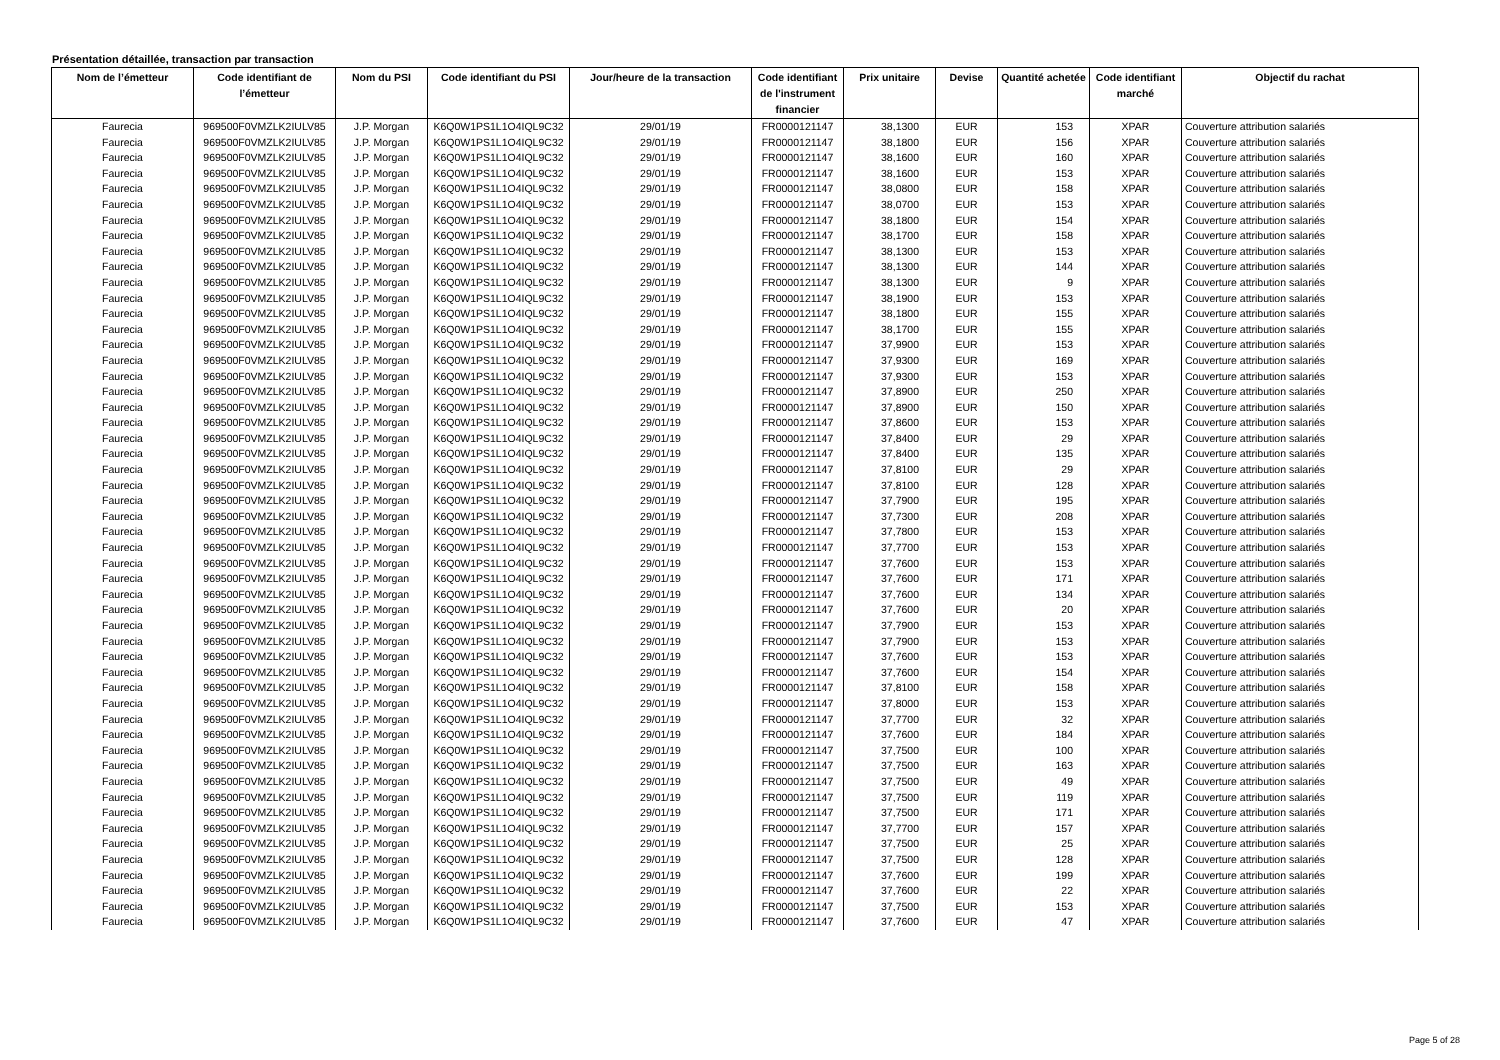Présentation détaillée, transaction par transaction
| Nom de l’émetteur | Code identifiant de l’émetteur | Nom du PSI | Code identifiant du PSI | Jour/heure de la transaction | Code identifiant de l'instrument financier | Prix unitaire | Devise | Quantité achetée | Code identifiant marché | Objectif du rachat |
| --- | --- | --- | --- | --- | --- | --- | --- | --- | --- | --- |
| Faurecia | 969500F0VMZLK2IULV85 | J.P. Morgan | K6Q0W1PS1L1O4IQL9C32 | 29/01/19 | FR0000121147 | 38,1300 | EUR | 153 | XPAR | Couverture attribution salariés |
| Faurecia | 969500F0VMZLK2IULV85 | J.P. Morgan | K6Q0W1PS1L1O4IQL9C32 | 29/01/19 | FR0000121147 | 38,1800 | EUR | 156 | XPAR | Couverture attribution salariés |
| Faurecia | 969500F0VMZLK2IULV85 | J.P. Morgan | K6Q0W1PS1L1O4IQL9C32 | 29/01/19 | FR0000121147 | 38,1600 | EUR | 160 | XPAR | Couverture attribution salariés |
| Faurecia | 969500F0VMZLK2IULV85 | J.P. Morgan | K6Q0W1PS1L1O4IQL9C32 | 29/01/19 | FR0000121147 | 38,1600 | EUR | 153 | XPAR | Couverture attribution salariés |
| Faurecia | 969500F0VMZLK2IULV85 | J.P. Morgan | K6Q0W1PS1L1O4IQL9C32 | 29/01/19 | FR0000121147 | 38,0800 | EUR | 158 | XPAR | Couverture attribution salariés |
| Faurecia | 969500F0VMZLK2IULV85 | J.P. Morgan | K6Q0W1PS1L1O4IQL9C32 | 29/01/19 | FR0000121147 | 38,0700 | EUR | 153 | XPAR | Couverture attribution salariés |
| Faurecia | 969500F0VMZLK2IULV85 | J.P. Morgan | K6Q0W1PS1L1O4IQL9C32 | 29/01/19 | FR0000121147 | 38,1800 | EUR | 154 | XPAR | Couverture attribution salariés |
| Faurecia | 969500F0VMZLK2IULV85 | J.P. Morgan | K6Q0W1PS1L1O4IQL9C32 | 29/01/19 | FR0000121147 | 38,1700 | EUR | 158 | XPAR | Couverture attribution salariés |
| Faurecia | 969500F0VMZLK2IULV85 | J.P. Morgan | K6Q0W1PS1L1O4IQL9C32 | 29/01/19 | FR0000121147 | 38,1300 | EUR | 153 | XPAR | Couverture attribution salariés |
| Faurecia | 969500F0VMZLK2IULV85 | J.P. Morgan | K6Q0W1PS1L1O4IQL9C32 | 29/01/19 | FR0000121147 | 38,1300 | EUR | 144 | XPAR | Couverture attribution salariés |
| Faurecia | 969500F0VMZLK2IULV85 | J.P. Morgan | K6Q0W1PS1L1O4IQL9C32 | 29/01/19 | FR0000121147 | 38,1300 | EUR | 9 | XPAR | Couverture attribution salariés |
| Faurecia | 969500F0VMZLK2IULV85 | J.P. Morgan | K6Q0W1PS1L1O4IQL9C32 | 29/01/19 | FR0000121147 | 38,1900 | EUR | 153 | XPAR | Couverture attribution salariés |
| Faurecia | 969500F0VMZLK2IULV85 | J.P. Morgan | K6Q0W1PS1L1O4IQL9C32 | 29/01/19 | FR0000121147 | 38,1800 | EUR | 155 | XPAR | Couverture attribution salariés |
| Faurecia | 969500F0VMZLK2IULV85 | J.P. Morgan | K6Q0W1PS1L1O4IQL9C32 | 29/01/19 | FR0000121147 | 38,1700 | EUR | 155 | XPAR | Couverture attribution salariés |
| Faurecia | 969500F0VMZLK2IULV85 | J.P. Morgan | K6Q0W1PS1L1O4IQL9C32 | 29/01/19 | FR0000121147 | 37,9900 | EUR | 153 | XPAR | Couverture attribution salariés |
| Faurecia | 969500F0VMZLK2IULV85 | J.P. Morgan | K6Q0W1PS1L1O4IQL9C32 | 29/01/19 | FR0000121147 | 37,9300 | EUR | 169 | XPAR | Couverture attribution salariés |
| Faurecia | 969500F0VMZLK2IULV85 | J.P. Morgan | K6Q0W1PS1L1O4IQL9C32 | 29/01/19 | FR0000121147 | 37,9300 | EUR | 153 | XPAR | Couverture attribution salariés |
| Faurecia | 969500F0VMZLK2IULV85 | J.P. Morgan | K6Q0W1PS1L1O4IQL9C32 | 29/01/19 | FR0000121147 | 37,8900 | EUR | 250 | XPAR | Couverture attribution salariés |
| Faurecia | 969500F0VMZLK2IULV85 | J.P. Morgan | K6Q0W1PS1L1O4IQL9C32 | 29/01/19 | FR0000121147 | 37,8900 | EUR | 150 | XPAR | Couverture attribution salariés |
| Faurecia | 969500F0VMZLK2IULV85 | J.P. Morgan | K6Q0W1PS1L1O4IQL9C32 | 29/01/19 | FR0000121147 | 37,8600 | EUR | 153 | XPAR | Couverture attribution salariés |
| Faurecia | 969500F0VMZLK2IULV85 | J.P. Morgan | K6Q0W1PS1L1O4IQL9C32 | 29/01/19 | FR0000121147 | 37,8400 | EUR | 29 | XPAR | Couverture attribution salariés |
| Faurecia | 969500F0VMZLK2IULV85 | J.P. Morgan | K6Q0W1PS1L1O4IQL9C32 | 29/01/19 | FR0000121147 | 37,8400 | EUR | 135 | XPAR | Couverture attribution salariés |
| Faurecia | 969500F0VMZLK2IULV85 | J.P. Morgan | K6Q0W1PS1L1O4IQL9C32 | 29/01/19 | FR0000121147 | 37,8100 | EUR | 29 | XPAR | Couverture attribution salariés |
| Faurecia | 969500F0VMZLK2IULV85 | J.P. Morgan | K6Q0W1PS1L1O4IQL9C32 | 29/01/19 | FR0000121147 | 37,8100 | EUR | 128 | XPAR | Couverture attribution salariés |
| Faurecia | 969500F0VMZLK2IULV85 | J.P. Morgan | K6Q0W1PS1L1O4IQL9C32 | 29/01/19 | FR0000121147 | 37,7900 | EUR | 195 | XPAR | Couverture attribution salariés |
| Faurecia | 969500F0VMZLK2IULV85 | J.P. Morgan | K6Q0W1PS1L1O4IQL9C32 | 29/01/19 | FR0000121147 | 37,7300 | EUR | 208 | XPAR | Couverture attribution salariés |
| Faurecia | 969500F0VMZLK2IULV85 | J.P. Morgan | K6Q0W1PS1L1O4IQL9C32 | 29/01/19 | FR0000121147 | 37,7800 | EUR | 153 | XPAR | Couverture attribution salariés |
| Faurecia | 969500F0VMZLK2IULV85 | J.P. Morgan | K6Q0W1PS1L1O4IQL9C32 | 29/01/19 | FR0000121147 | 37,7700 | EUR | 153 | XPAR | Couverture attribution salariés |
| Faurecia | 969500F0VMZLK2IULV85 | J.P. Morgan | K6Q0W1PS1L1O4IQL9C32 | 29/01/19 | FR0000121147 | 37,7600 | EUR | 153 | XPAR | Couverture attribution salariés |
| Faurecia | 969500F0VMZLK2IULV85 | J.P. Morgan | K6Q0W1PS1L1O4IQL9C32 | 29/01/19 | FR0000121147 | 37,7600 | EUR | 171 | XPAR | Couverture attribution salariés |
| Faurecia | 969500F0VMZLK2IULV85 | J.P. Morgan | K6Q0W1PS1L1O4IQL9C32 | 29/01/19 | FR0000121147 | 37,7600 | EUR | 134 | XPAR | Couverture attribution salariés |
| Faurecia | 969500F0VMZLK2IULV85 | J.P. Morgan | K6Q0W1PS1L1O4IQL9C32 | 29/01/19 | FR0000121147 | 37,7600 | EUR | 20 | XPAR | Couverture attribution salariés |
| Faurecia | 969500F0VMZLK2IULV85 | J.P. Morgan | K6Q0W1PS1L1O4IQL9C32 | 29/01/19 | FR0000121147 | 37,7900 | EUR | 153 | XPAR | Couverture attribution salariés |
| Faurecia | 969500F0VMZLK2IULV85 | J.P. Morgan | K6Q0W1PS1L1O4IQL9C32 | 29/01/19 | FR0000121147 | 37,7900 | EUR | 153 | XPAR | Couverture attribution salariés |
| Faurecia | 969500F0VMZLK2IULV85 | J.P. Morgan | K6Q0W1PS1L1O4IQL9C32 | 29/01/19 | FR0000121147 | 37,7600 | EUR | 153 | XPAR | Couverture attribution salariés |
| Faurecia | 969500F0VMZLK2IULV85 | J.P. Morgan | K6Q0W1PS1L1O4IQL9C32 | 29/01/19 | FR0000121147 | 37,7600 | EUR | 154 | XPAR | Couverture attribution salariés |
| Faurecia | 969500F0VMZLK2IULV85 | J.P. Morgan | K6Q0W1PS1L1O4IQL9C32 | 29/01/19 | FR0000121147 | 37,8100 | EUR | 158 | XPAR | Couverture attribution salariés |
| Faurecia | 969500F0VMZLK2IULV85 | J.P. Morgan | K6Q0W1PS1L1O4IQL9C32 | 29/01/19 | FR0000121147 | 37,8000 | EUR | 153 | XPAR | Couverture attribution salariés |
| Faurecia | 969500F0VMZLK2IULV85 | J.P. Morgan | K6Q0W1PS1L1O4IQL9C32 | 29/01/19 | FR0000121147 | 37,7700 | EUR | 32 | XPAR | Couverture attribution salariés |
| Faurecia | 969500F0VMZLK2IULV85 | J.P. Morgan | K6Q0W1PS1L1O4IQL9C32 | 29/01/19 | FR0000121147 | 37,7600 | EUR | 184 | XPAR | Couverture attribution salariés |
| Faurecia | 969500F0VMZLK2IULV85 | J.P. Morgan | K6Q0W1PS1L1O4IQL9C32 | 29/01/19 | FR0000121147 | 37,7500 | EUR | 100 | XPAR | Couverture attribution salariés |
| Faurecia | 969500F0VMZLK2IULV85 | J.P. Morgan | K6Q0W1PS1L1O4IQL9C32 | 29/01/19 | FR0000121147 | 37,7500 | EUR | 163 | XPAR | Couverture attribution salariés |
| Faurecia | 969500F0VMZLK2IULV85 | J.P. Morgan | K6Q0W1PS1L1O4IQL9C32 | 29/01/19 | FR0000121147 | 37,7500 | EUR | 49 | XPAR | Couverture attribution salariés |
| Faurecia | 969500F0VMZLK2IULV85 | J.P. Morgan | K6Q0W1PS1L1O4IQL9C32 | 29/01/19 | FR0000121147 | 37,7500 | EUR | 119 | XPAR | Couverture attribution salariés |
| Faurecia | 969500F0VMZLK2IULV85 | J.P. Morgan | K6Q0W1PS1L1O4IQL9C32 | 29/01/19 | FR0000121147 | 37,7500 | EUR | 171 | XPAR | Couverture attribution salariés |
| Faurecia | 969500F0VMZLK2IULV85 | J.P. Morgan | K6Q0W1PS1L1O4IQL9C32 | 29/01/19 | FR0000121147 | 37,7700 | EUR | 157 | XPAR | Couverture attribution salariés |
| Faurecia | 969500F0VMZLK2IULV85 | J.P. Morgan | K6Q0W1PS1L1O4IQL9C32 | 29/01/19 | FR0000121147 | 37,7500 | EUR | 25 | XPAR | Couverture attribution salariés |
| Faurecia | 969500F0VMZLK2IULV85 | J.P. Morgan | K6Q0W1PS1L1O4IQL9C32 | 29/01/19 | FR0000121147 | 37,7500 | EUR | 128 | XPAR | Couverture attribution salariés |
| Faurecia | 969500F0VMZLK2IULV85 | J.P. Morgan | K6Q0W1PS1L1O4IQL9C32 | 29/01/19 | FR0000121147 | 37,7600 | EUR | 199 | XPAR | Couverture attribution salariés |
| Faurecia | 969500F0VMZLK2IULV85 | J.P. Morgan | K6Q0W1PS1L1O4IQL9C32 | 29/01/19 | FR0000121147 | 37,7600 | EUR | 22 | XPAR | Couverture attribution salariés |
| Faurecia | 969500F0VMZLK2IULV85 | J.P. Morgan | K6Q0W1PS1L1O4IQL9C32 | 29/01/19 | FR0000121147 | 37,7500 | EUR | 153 | XPAR | Couverture attribution salariés |
| Faurecia | 969500F0VMZLK2IULV85 | J.P. Morgan | K6Q0W1PS1L1O4IQL9C32 | 29/01/19 | FR0000121147 | 37,7600 | EUR | 47 | XPAR | Couverture attribution salariés |
Page 5 of 28